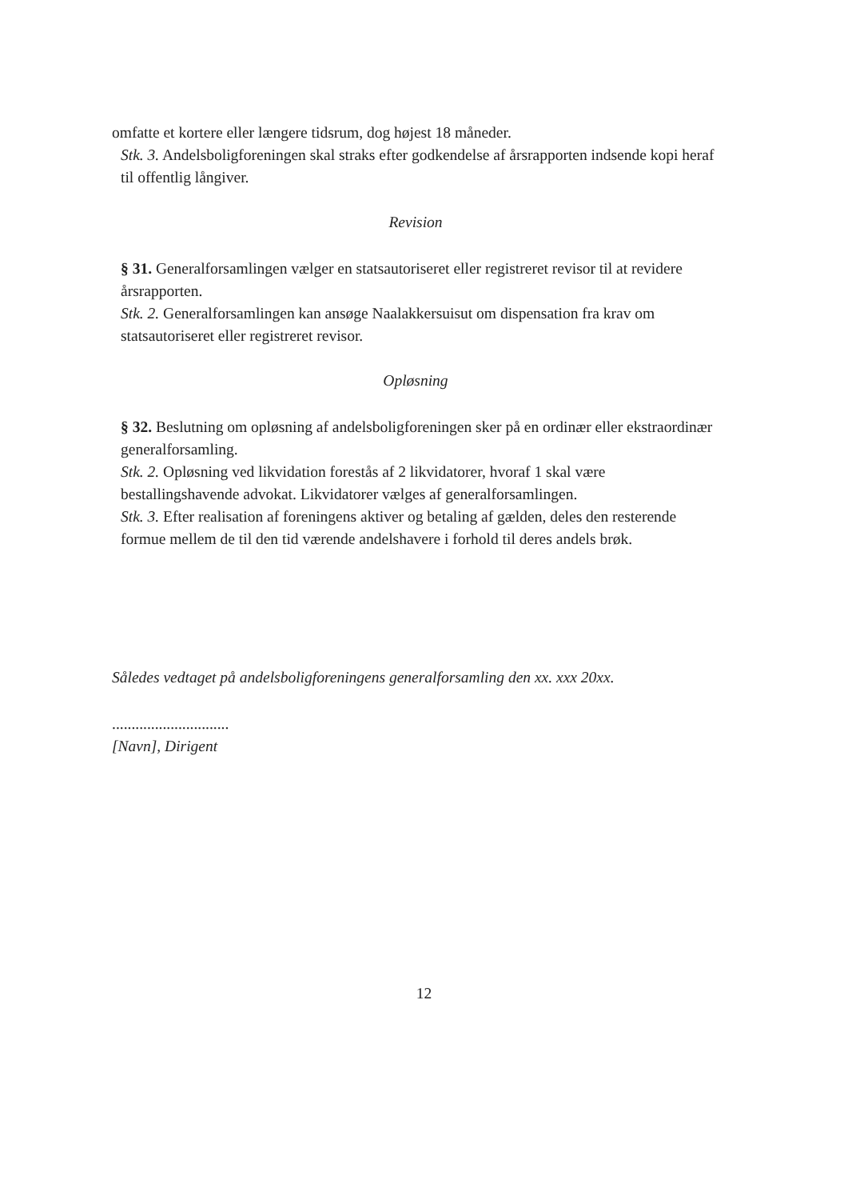omfatte et kortere eller længere tidsrum, dog højest 18 måneder.
Stk. 3. Andelsboligforeningen skal straks efter godkendelse af årsrapporten indsende kopi heraf til offentlig långiver.
Revision
§ 31. Generalforsamlingen vælger en statsautoriseret eller registreret revisor til at revidere årsrapporten.
Stk. 2. Generalforsamlingen kan ansøge Naalakkersuisut om dispensation fra krav om statsautoriseret eller registreret revisor.
Opløsning
§ 32. Beslutning om opløsning af andelsboligforeningen sker på en ordinær eller ekstraordinær generalforsamling.
Stk. 2. Opløsning ved likvidation forestås af 2 likvidatorer, hvoraf 1 skal være bestallingshavende advokat. Likvidatorer vælges af generalforsamlingen.
Stk. 3. Efter realisation af foreningens aktiver og betaling af gælden, deles den resterende formue mellem de til den tid værende andelshavere i forhold til deres andels brøk.
Således vedtaget på andelsboligforeningens generalforsamling den xx. xxx 20xx.
..............................
[Navn], Dirigent
12